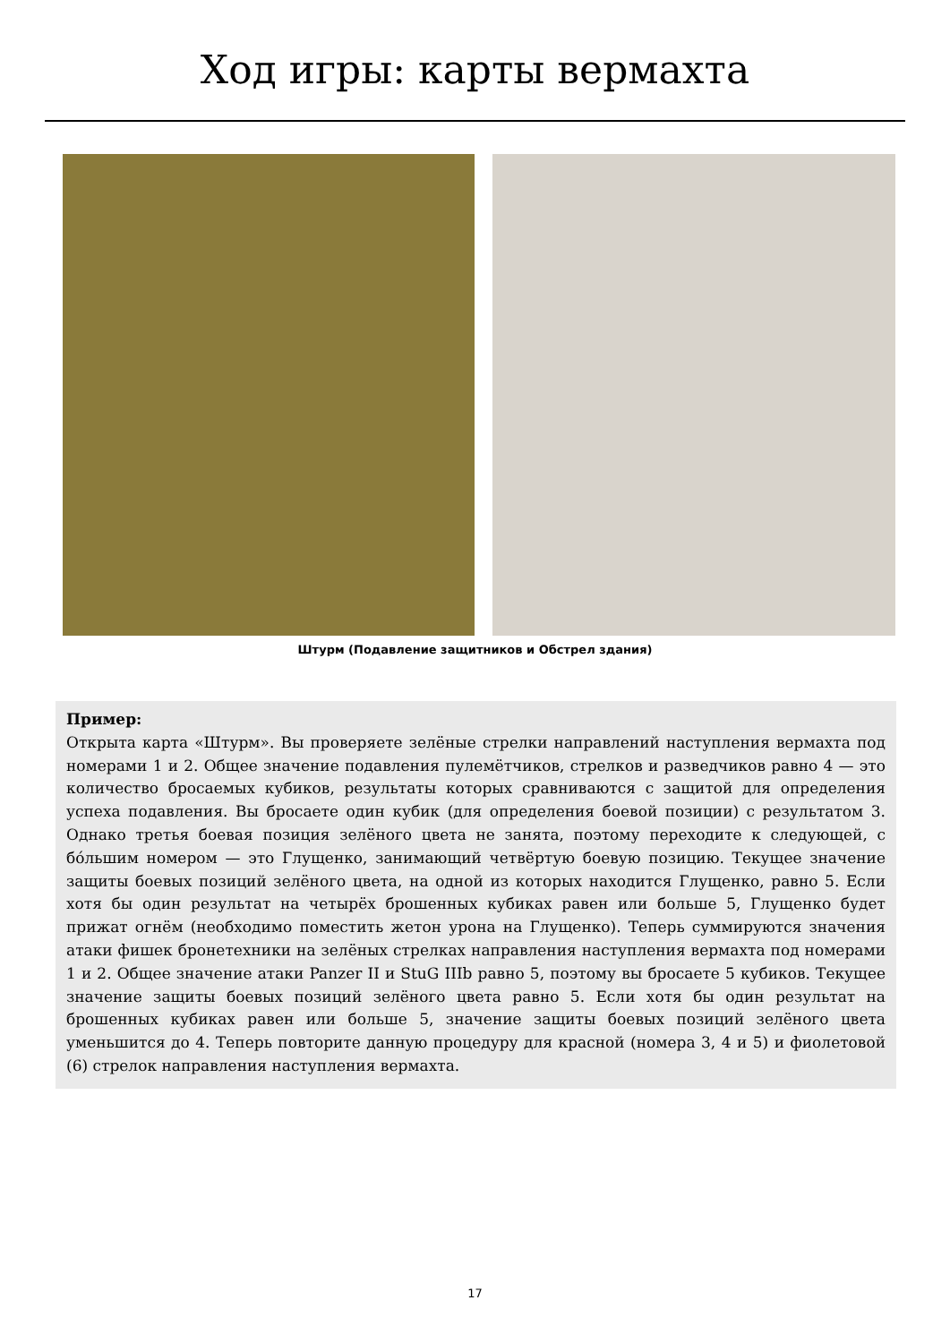Ход игры: карты вермахта
Штурм (Подавление защитников и Обстрел здания)
Пример:
Открыта карта «Штурм». Вы проверяете зелёные стрелки направлений наступления вермахта под номерами 1 и 2. Общее значение подавления пулемётчиков, стрелков и разведчиков равно 4 — это количество бросаемых кубиков, результаты которых сравниваются с защитой для определения успеха подавления. Вы бросаете один кубик (для определения боевой позиции) с результатом 3. Однако третья боевая позиция зелёного цвета не занята, поэтому переходите к следующей, с бóльшим номером — это Глущенко, занимающий четвёртую боевую позицию. Текущее значение защиты боевых позиций зелёного цвета, на одной из которых находится Глущенко, равно 5. Если хотя бы один результат на четырёх брошенных кубиках равен или больше 5, Глущенко будет прижат огнём (необходимо поместить жетон урона на Глущенко). Теперь суммируются значения атаки фишек бронетехники на зелёных стрелках направления наступления вермахта под номерами 1 и 2. Общее значение атаки Panzer II и StuG IIIb равно 5, поэтому вы бросаете 5 кубиков. Текущее значение защиты боевых позиций зелёного цвета равно 5. Если хотя бы один результат на брошенных кубиках равен или больше 5, значение защиты боевых позиций зелёного цвета уменьшится до 4. Теперь повторите данную процедуру для красной (номера 3, 4 и 5) и фиолетовой (6) стрелок направления наступления вермахта.
17